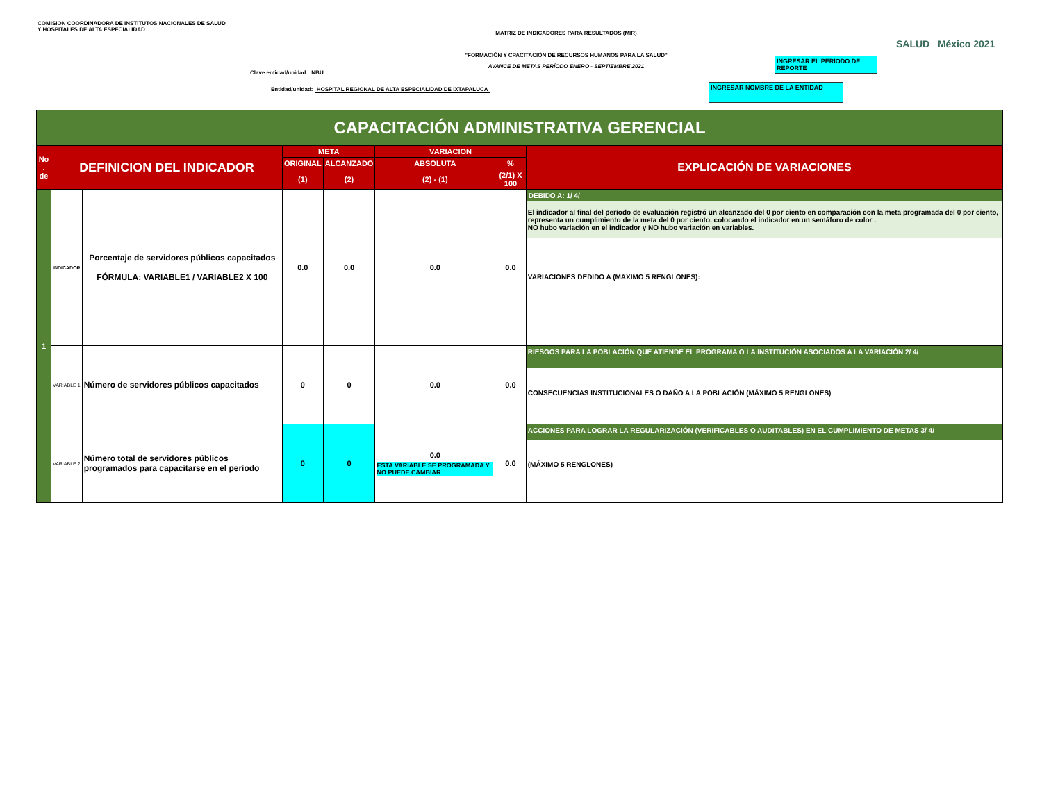COMISION COORDINADORA DE INSTITUTOS NACIONALES DE SALUD
Y HOSPITALES DE ALTA ESPECIALIDAD
MATRIZ DE INDICADORES PARA RESULTADOS (MIR)
"FORMACIÓN Y CPACITACIÓN DE RECURSOS HUMANOS PARA LA SALUD"
AVANCE DE METAS PERÍODO ENERO - SEPTIEMBRE 2021
Clave entidad/unidad: NBU
Entidad/unidad: HOSPITAL REGIONAL DE ALTA ESPECIALIDAD DE IXTAPALUCA
INGRESAR EL PERÍODO DE REPORTE
INGRESAR NOMBRE DE LA ENTIDAD
SALUD México 2021
| CAPACITACIÓN ADMINISTRATIVA GERENCIAL | | | | | | | |
| --- | --- | --- | --- | --- | --- | --- | --- |
| No . de | DEFINICION DEL INDICADOR | | META | | VARIACION | | EXPLICACIÓN DE VARIACIONES |
| | | | ORIGINAL | ALCANZADO | ABSOLUTA | % | |
| | | | (1) | (2) | (2) - (1) | (2/1) X 100 | |
| 1 | INDICADOR | Porcentaje de servidores públicos capacitados FÓRMULA: VARIABLE1 / VARIABLE2 X 100 | 0.0 | 0.0 | 0.0 | 0.0 | DEBIDO A: 1/ 4/ El indicador al final del período de evaluación registró un alcanzado del 0 por ciento en comparación con la meta programada del 0 por ciento, representa un cumplimiento de la meta del 0 por ciento, colocando el indicador en un semáforo de color . NO hubo variación en el indicador y NO hubo variación en variables. VARIACIONES DEDIDO A (MAXIMO 5 RENGLONES): |
| | VARIABLE 1 | Número de servidores públicos capacitados | 0 | 0 | 0.0 | 0.0 | RIESGOS PARA LA POBLACIÓN QUE ATIENDE EL PROGRAMA O LA INSTITUCIÓN ASOCIADOS A LA VARIACIÓN 2/ 4/ CONSECUENCIAS INSTITUCIONALES O DAÑO A LA POBLACIÓN (MÁXIMO 5 RENGLONES) |
| | VARIABLE 2 | Número total de servidores públicos programados para capacitarse en el periodo | 0 | 0 | 0.0 ESTA VARIABLE SE PROGRAMADA Y NO PUEDE CAMBIAR | 0.0 | ACCIONES PARA LOGRAR LA REGULARIZACIÓN (VERIFICABLES O AUDITABLES) EN EL CUMPLIMIENTO DE METAS 3/ 4/ (MÁXIMO 5 RENGLONES) |